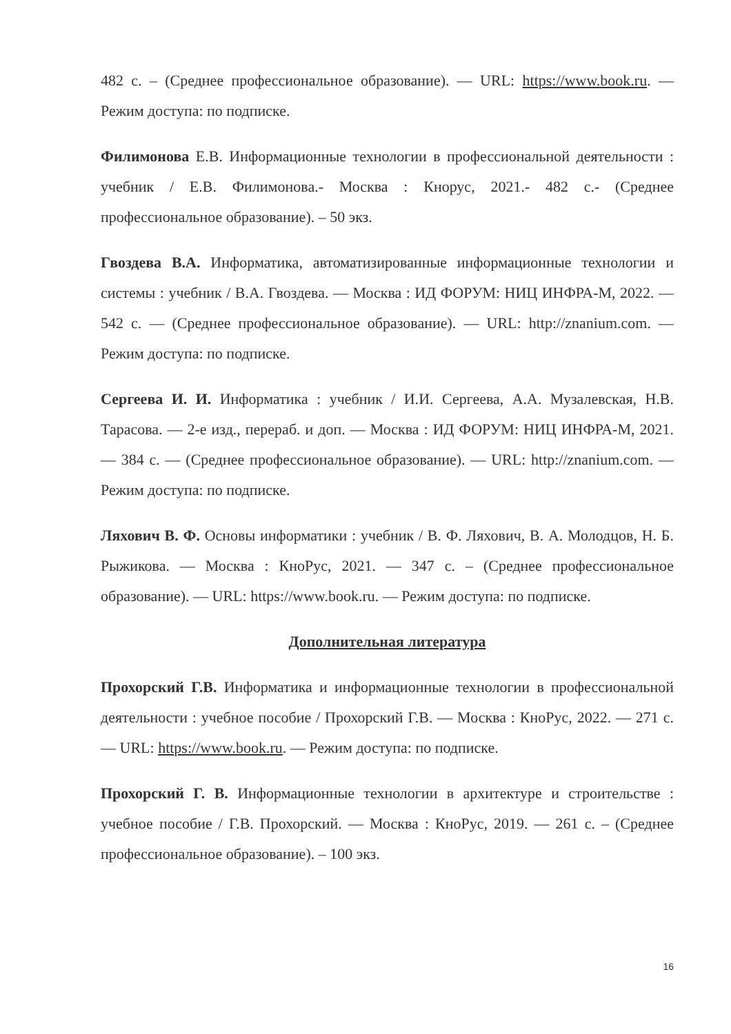482 с. – (Среднее профессиональное образование). — URL: https://www.book.ru. — Режим доступа: по подписке.
Филимонова Е.В. Информационные технологии в профессиональной деятельности : учебник / Е.В. Филимонова.- Москва : Кнорус, 2021.- 482 с.- (Среднее профессиональное образование). – 50 экз.
Гвоздева В.А. Информатика, автоматизированные информационные технологии и системы : учебник / В.А. Гвоздева. — Москва : ИД ФОРУМ: НИЦ ИНФРА-М, 2022. — 542 с. — (Среднее профессиональное образование). — URL: http://znanium.com. — Режим доступа: по подписке.
Сергеева И. И. Информатика : учебник / И.И. Сергеева, А.А. Музалевская, Н.В. Тарасова. — 2-е изд., перераб. и доп. — Москва : ИД ФОРУМ: НИЦ ИНФРА-М, 2021. — 384 с. — (Среднее профессиональное образование). — URL: http://znanium.com. — Режим доступа: по подписке.
Ляхович В. Ф. Основы информатики : учебник / В. Ф. Ляхович, В. А. Молодцов, Н. Б. Рыжикова. — Москва : КноРус, 2021. — 347 с. – (Среднее профессиональное образование). — URL: https://www.book.ru. — Режим доступа: по подписке.
Дополнительная литература
Прохорский Г.В. Информатика и информационные технологии в профессиональной деятельности : учебное пособие / Прохорский Г.В. — Москва : КноРус, 2022. — 271 с. — URL: https://www.book.ru. — Режим доступа: по подписке.
Прохорский Г. В. Информационные технологии в архитектуре и строительстве : учебное пособие / Г.В. Прохорский. — Москва : КноРус, 2019. — 261 с. – (Среднее профессиональное образование). – 100 экз.
16